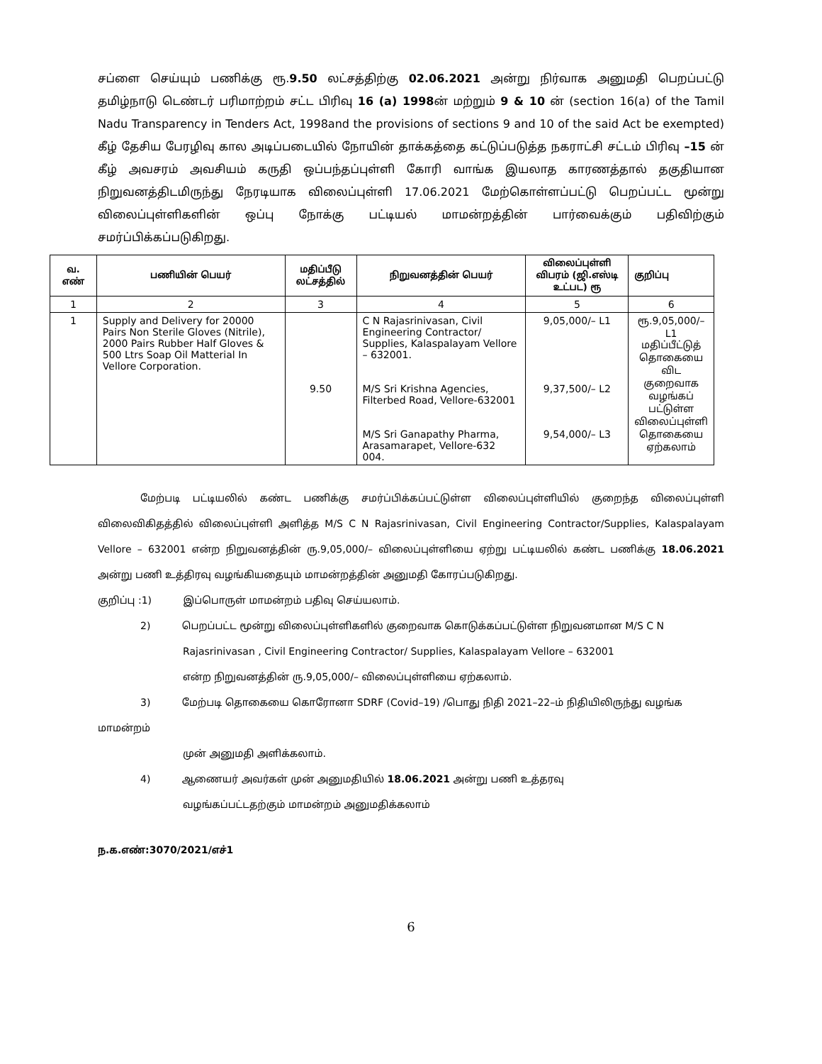சப்ளை செய்யும் பணிக்கு ரூ.9.50 லட்சத்திற்கு 02.06.2021 அன்று நிர்வாக அனுமதி பெறப்பட்டு தமிழ்நாடு டெண்டர் பரிமாற்றம் சட்ட பிரிவு 16 (a) 1998ன் மற்றும் 9 & 10 ன் (section 16(a) of the Tamil Nadu Transparency in Tenders Act, 1998and the provisions of sections 9 and 10 of the said Act be exempted) கீழ் தேசிய பேரழிவு கால அடிப்படையில் நோயின் தாக்கத்தை கட்டுப்படுத்த நகராட்சி சட்டம் பிரிவு –15 ன் கீழ் அவசரம் அவசியம் கருதி ஒப்பந்தப்புள்ளி கோரி வாங்க இயலாத காரணத்தால் தகுதியான நிறுவனத்திடமிருந்து நேரடியாக விலைப்புள்ளி 17.06.2021 மேற்கொள்ளப்பட்டு பெறப்பட்ட மூன்று விலைப்புள்ளிகளின் ஒப்பு நோக்கு பட்டியல் மாமன்றத்தின் பார்வைக்கும் பதிவிற்கும் சமர்ப்பிக்கப்படுகிறது.
| வ. எண் | பணியின் பெயர் | மதிப்பீடு லட்சத்தில் | நிறுவனத்தின் பெயர் | விலைப்புள்ளி விபரம் (ஜி.எஸ்டி உட்பட) ரூ | குறிப்பு |
| --- | --- | --- | --- | --- | --- |
| 1 | 2 | 3 | 4 | 5 | 6 |
| 1 | Supply and Delivery for 20000 Pairs Non Sterile Gloves (Nitrile), 2000 Pairs Rubber Half Gloves & 500 Ltrs Soap Oil Matterial In Vellore Corporation. | 9.50 | C N Rajasrinivasan, Civil Engineering Contractor/ Supplies, Kalaspalayam Vellore – 632001. M/S Sri Krishna Agencies, Filterbed Road, Vellore-632001 M/S Sri Ganapathy Pharma, Arasamarapet, Vellore-632 004. | 9,05,000/– L1 9,37,500/– L2 9,54,000/– L3 | ரூ.9,05,000/–L1 மதிப்பீட்டுத் தொகையை விட குறைவாக வழங்கப் பட்டுள்ள விலைப்புள்ளி தொகையை ஏற்கலாம் |
மேற்படி பட்டியலில் கண்ட பணிக்கு சமர்ப்பிக்கப்பட்டுள்ள விலைப்புள்ளியில் குறைந்த விலைப்புள்ளி விலைவிகிதத்தில் விலைப்புள்ளி அளித்த M/S C N Rajasrinivasan, Civil Engineering Contractor/Supplies, Kalaspalayam Vellore – 632001 என்ற நிறுவனத்தின் ரு.9,05,000/– விலைப்புள்ளியை ஏற்று பட்டியலில் கண்ட பணிக்கு 18.06.2021 அன்று பணி உத்திரவு வழங்கியதையும் மாமன்றத்தின் அனுமதி கோரப்படுகிறது.
குறிப்பு :1) இப்பொருள் மாமன்றம் பதிவு செய்யலாம்.
2) பெறப்பட்ட மூன்று விலைப்புள்ளிகளில் குறைவாக கொடுக்கப்பட்டுள்ள நிறுவனமான M/S C N
Rajasrinivasan , Civil Engineering Contractor/ Supplies, Kalaspalayam Vellore – 632001
என்ற நிறுவனத்தின் ரு.9,05,000/– விலைப்புள்ளியை ஏற்கலாம்.
3) மேற்படி தொகையை கொரோனா SDRF (Covid–19) /பொது நிதி 2021–22–ம் நிதியிலிருந்து வழங்க
மாமன்றம்
முன் அனுமதி அளிக்கலாம்.
4) ஆணையர் அவர்கள் முன் அனுமதியில் 18.06.2021 அன்று பணி உத்தரவு
வழங்கப்பட்டதற்கும் மாமன்றம் அனுமதிக்கலாம்
ந.க.எண்:3070/2021/எச்1
6